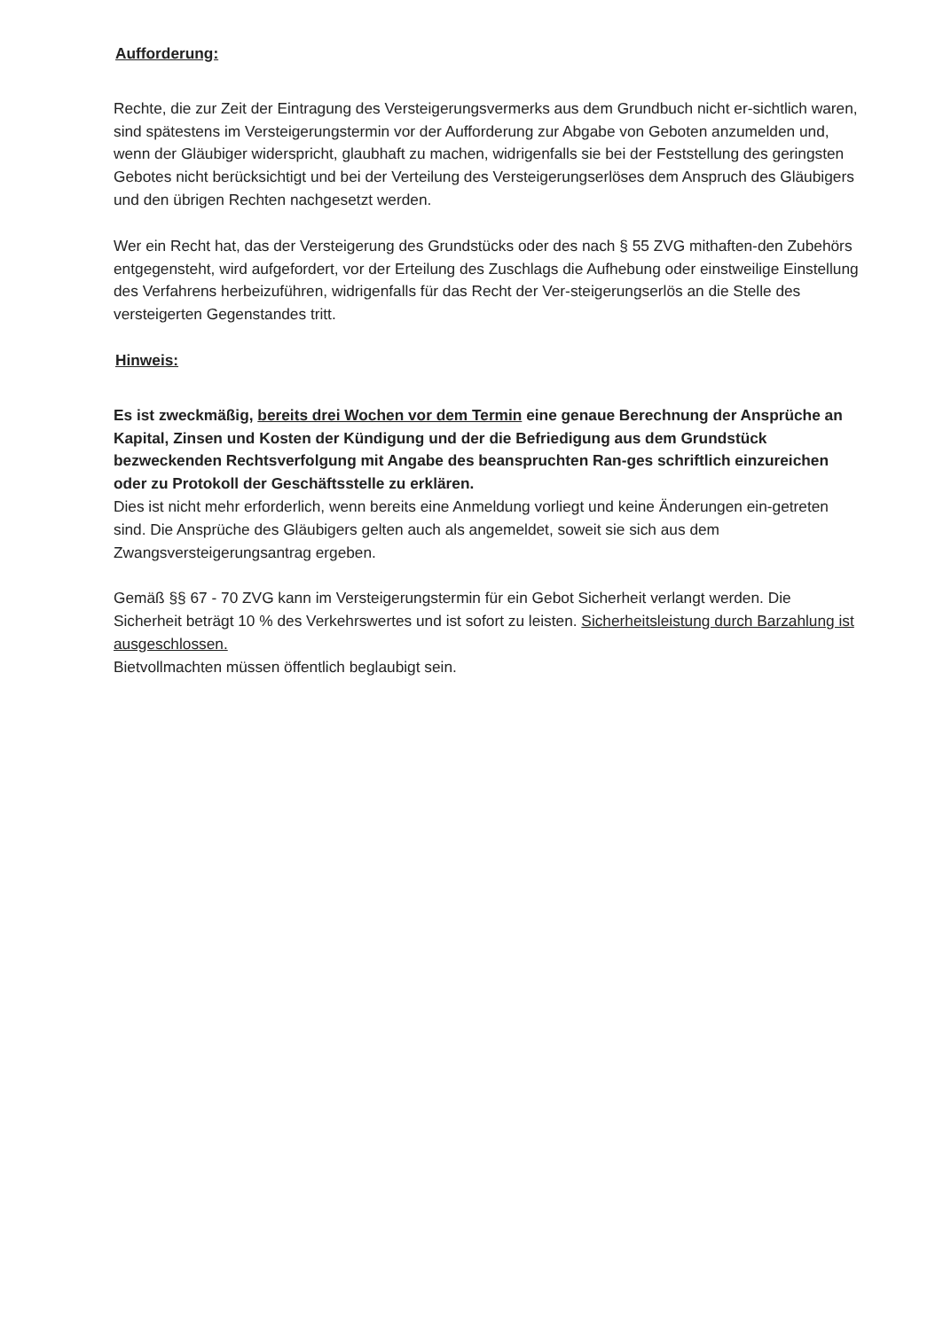Aufforderung:
Rechte, die zur Zeit der Eintragung des Versteigerungsvermerks aus dem Grundbuch nicht er-sichtlich waren, sind spätestens im Versteigerungstermin vor der Aufforderung zur Abgabe von Geboten anzumelden und, wenn der Gläubiger widerspricht, glaubhaft zu machen, widrigenfalls sie bei der Feststellung des geringsten Gebotes nicht berücksichtigt und bei der Verteilung des Versteigerungserlöses dem Anspruch des Gläubigers und den übrigen Rechten nachgesetzt werden.
Wer ein Recht hat, das der Versteigerung des Grundstücks oder des nach § 55 ZVG mithaften-den Zubehörs entgegensteht, wird aufgefordert, vor der Erteilung des Zuschlags die Aufhebung oder einstweilige Einstellung des Verfahrens herbeizuführen, widrigenfalls für das Recht der Ver-steigerungserlös an die Stelle des versteigerten Gegenstandes tritt.
Hinweis:
Es ist zweckmäßig, bereits drei Wochen vor dem Termin eine genaue Berechnung der Ansprüche an Kapital, Zinsen und Kosten der Kündigung und der die Befriedigung aus dem Grundstück bezweckenden Rechtsverfolgung mit Angabe des beanspruchten Ran-ges schriftlich einzureichen oder zu Protokoll der Geschäftsstelle zu erklären.
Dies ist nicht mehr erforderlich, wenn bereits eine Anmeldung vorliegt und keine Änderungen ein-getreten sind. Die Ansprüche des Gläubigers gelten auch als angemeldet, soweit sie sich aus dem Zwangsversteigerungsantrag ergeben.
Gemäß §§ 67 - 70 ZVG kann im Versteigerungstermin für ein Gebot Sicherheit verlangt werden. Die Sicherheit beträgt 10 % des Verkehrswertes und ist sofort zu leisten. Sicherheitsleistung durch Barzahlung ist ausgeschlossen.
Bietvollmachten müssen öffentlich beglaubigt sein.